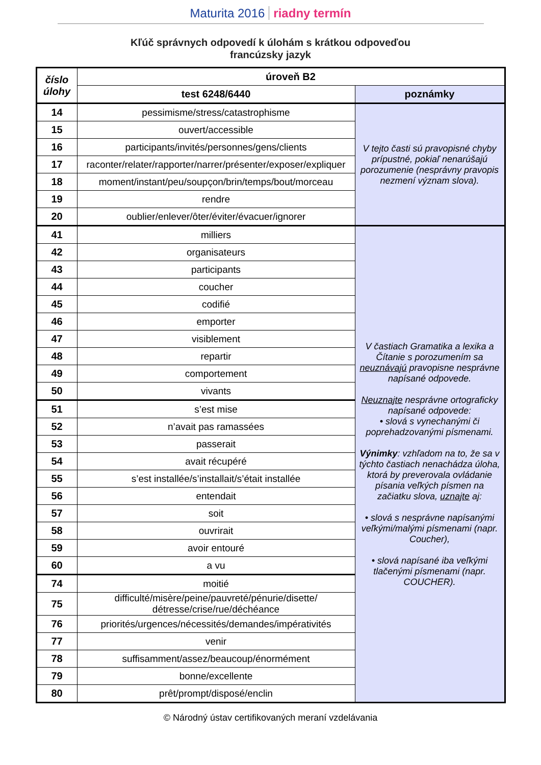Maturita 2016 riadny termín
Kľúč správnych odpovedí k úlohám s krátkou odpoveďou
francúzsky jazyk
| číslo úlohy | úroveň B2 | |
| --- | --- | --- |
| | test 6248/6440 | poznámky |
| 14 | pessimisme/stress/catastrophisme | V tejto časti sú pravopisné chyby prípustné, pokiaľ nenarúšajú porozumenie (nesprávny pravopis nezmení význam slova). |
| 15 | ouvert/accessible | |
| 16 | participants/invités/personnes/gens/clients | |
| 17 | raconter/relater/rapporter/narrer/présenter/exposer/expliquer | |
| 18 | moment/instant/peu/soupçon/brin/temps/bout/morceau | |
| 19 | rendre | |
| 20 | oublier/enlever/ôter/éviter/évacuer/ignorer | |
| 41 | milliers | V častiach Gramatika a lexika a Čítanie s porozumením sa neuznávajú pravopisne nesprávne napísané odpovede. Neuznajte nesprávne ortograficky napísané odpovede: • slová s vynechanými či poprehadzovanými písmenami. Výnimky : vzhľadom na to, že sa v týchto častiach nenachádza úloha, ktorá by preverovala ovládanie písania veľkých písmen na začiatku slova, uznajte aj: • slová s nesprávne napísanými veľkými/malými písmenami (napr. Coucher), • slová napísané iba veľkými tlačenými písmenami (napr. COUCHER). |
| 42 | organisateurs | |
| 43 | participants | |
| 44 | coucher | |
| 45 | codifié | |
| 46 | emporter | |
| 47 | visiblement | |
| 48 | repartir | |
| 49 | comportement | |
| 50 | vivants | |
| 51 | s’est mise | |
| 52 | n’avait pas ramassées | |
| 53 | passerait | |
| 54 | avait récupéré | |
| 55 | s’est installée/s’installait/s’était installée | |
| 56 | entendait | |
| 57 | soit | |
| 58 | ouvrirait | |
| 59 | avoir entouré | |
| 60 | a vu | |
| 74 | moitié | |
| 75 | difficulté/misère/peine/pauvreté/pénurie/disette/ détresse/crise/rue/déchéance | |
| 76 | priorités/urgences/nécessités/demandes/impérativités | |
| 77 | venir | |
| 78 | suffisamment/assez/beaucoup/énormément | |
| 79 | bonne/excellente | |
| 80 | prêt/prompt/disposé/enclin | |
© Národný ústav certifikovaných meraní vzdelávania